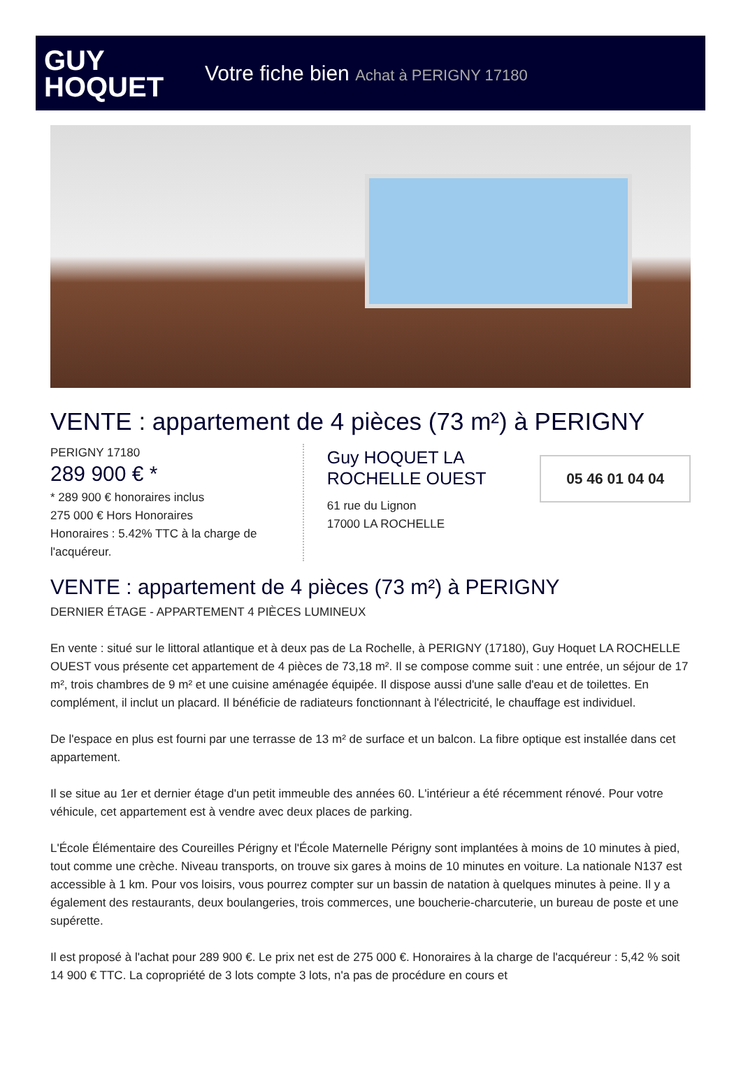GUY
HOQUET
Votre fiche bien Achat à PERIGNY 17180
VENTE : appartement de 4 pièces (73 m²) à PERIGNY
PERIGNY 17180
289 900 € *
* 289 900 € honoraires inclus
275 000 € Hors Honoraires
Honoraires : 5.42% TTC à la charge de l'acquéreur.
Guy HOQUET LA ROCHELLE OUEST
61 rue du Lignon
17000 LA ROCHELLE
05 46 01 04 04
VENTE : appartement de 4 pièces (73 m²) à PERIGNY
DERNIER ÉTAGE - APPARTEMENT 4 PIÈCES LUMINEUX
En vente : situé sur le littoral atlantique et à deux pas de La Rochelle, à PERIGNY (17180), Guy Hoquet LA ROCHELLE OUEST vous présente cet appartement de 4 pièces de 73,18 m². Il se compose comme suit : une entrée, un séjour de 17 m², trois chambres de 9 m² et une cuisine aménagée équipée. Il dispose aussi d'une salle d'eau et de toilettes. En complément, il inclut un placard. Il bénéficie de radiateurs fonctionnant à l'électricité, le chauffage est individuel.
De l'espace en plus est fourni par une terrasse de 13 m² de surface et un balcon. La fibre optique est installée dans cet appartement.
Il se situe au 1er et dernier étage d'un petit immeuble des années 60. L'intérieur a été récemment rénové. Pour votre véhicule, cet appartement est à vendre avec deux places de parking.
L'École Élémentaire des Coureilles Périgny et l'École Maternelle Périgny sont implantées à moins de 10 minutes à pied, tout comme une crèche. Niveau transports, on trouve six gares à moins de 10 minutes en voiture. La nationale N137 est accessible à 1 km. Pour vos loisirs, vous pourrez compter sur un bassin de natation à quelques minutes à peine. Il y a également des restaurants, deux boulangeries, trois commerces, une boucherie-charcuterie, un bureau de poste et une supérette.
Il est proposé à l'achat pour 289 900 €. Le prix net est de 275 000 €. Honoraires à la charge de l'acquéreur : 5,42 % soit 14 900 € TTC. La copropriété de 3 lots compte 3 lots, n'a pas de procédure en cours et